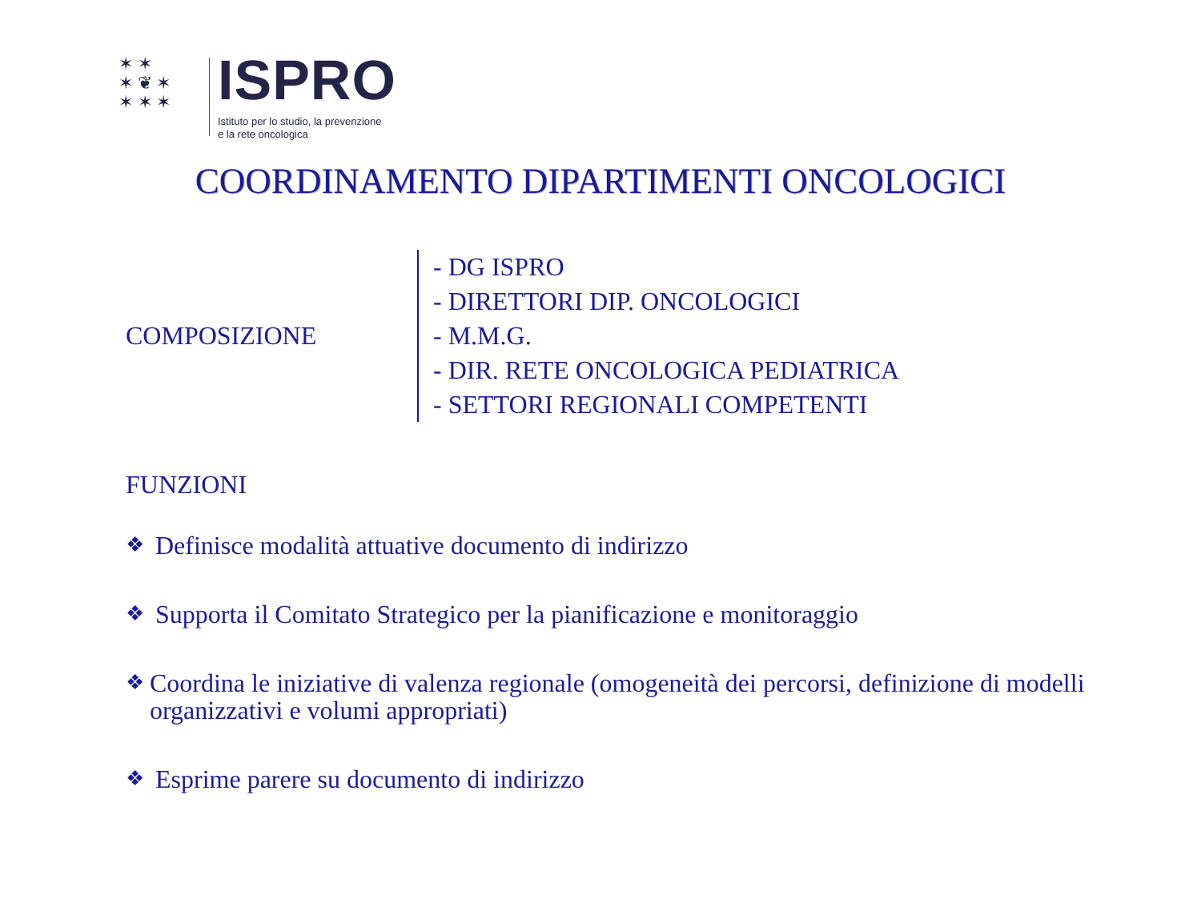✶ ✶
✶ ❦ ✶
✶ ✶ ✶
ISPRO
Istituto per lo studio, la prevenzione
e la rete oncologica
COORDINAMENTO DIPARTIMENTI ONCOLOGICI
COMPOSIZIONE
- DG ISPRO
- DIRETTORI DIP. ONCOLOGICI
- M.M.G.
- DIR. RETE ONCOLOGICA PEDIATRICA
- SETTORI REGIONALI COMPETENTI
FUNZIONI
❖ Definisce modalità attuative documento di indirizzo
❖ Supporta il Comitato Strategico per la pianificazione e monitoraggio
❖ Coordina le iniziative di valenza regionale (omogeneità dei percorsi, definizione di modelli organizzativi e volumi appropriati)
❖ Esprime parere su documento di indirizzo